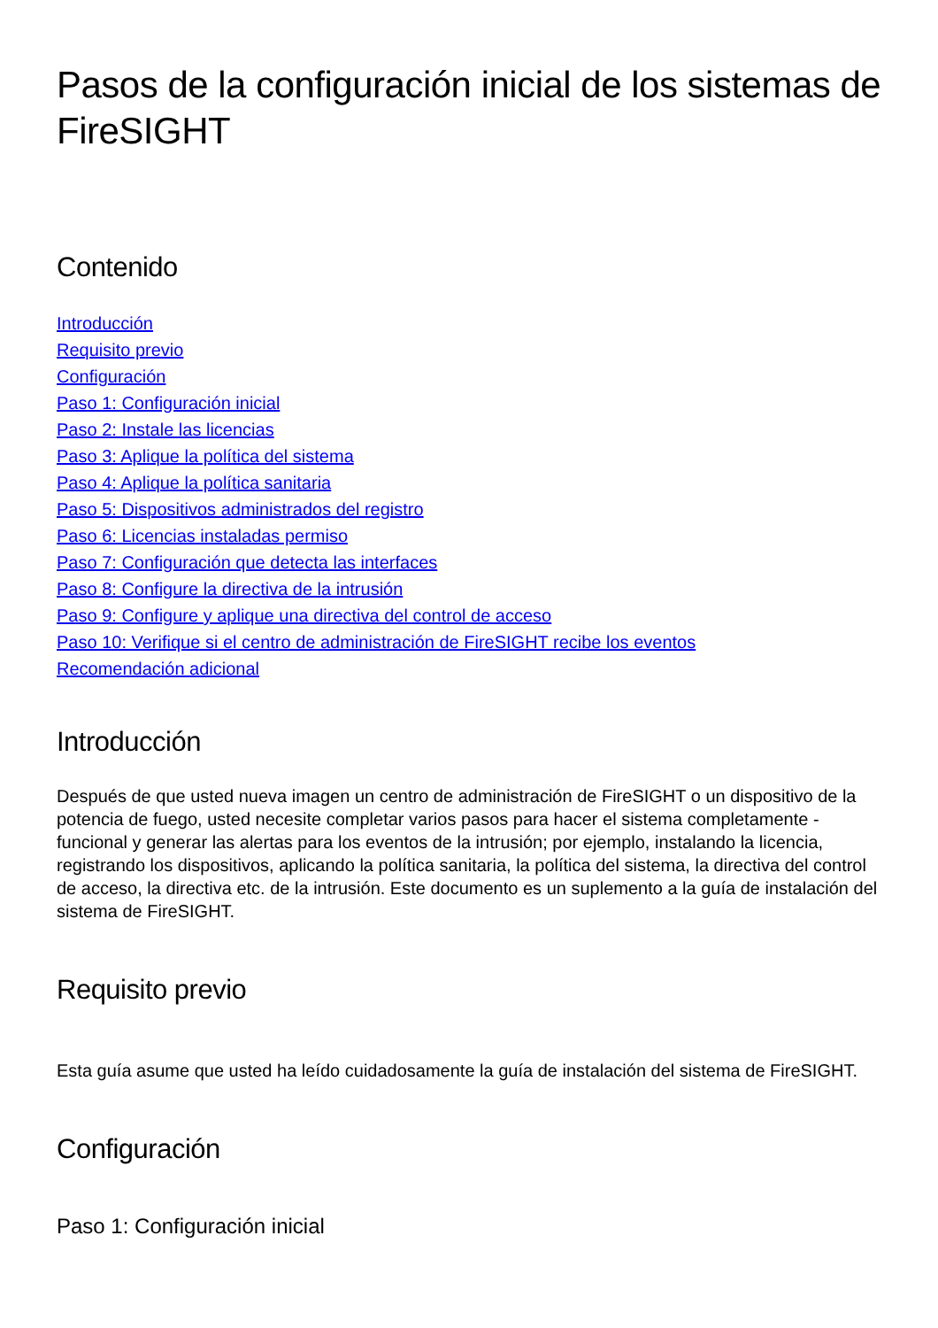Pasos de la configuración inicial de los sistemas de FireSIGHT
Contenido
Introducción
Requisito previo
Configuración
Paso 1: Configuración inicial
Paso 2: Instale las licencias
Paso 3: Aplique la política del sistema
Paso 4: Aplique la política sanitaria
Paso 5: Dispositivos administrados del registro
Paso 6: Licencias instaladas permiso
Paso 7: Configuración que detecta las interfaces
Paso 8: Configure la directiva de la intrusión
Paso 9: Configure y aplique una directiva del control de acceso
Paso 10: Verifique si el centro de administración de FireSIGHT recibe los eventos
Recomendación adicional
Introducción
Después de que usted nueva imagen un centro de administración de FireSIGHT o un dispositivo de la potencia de fuego, usted necesite completar varios pasos para hacer el sistema completamente - funcional y generar las alertas para los eventos de la intrusión; por ejemplo, instalando la licencia, registrando los dispositivos, aplicando la política sanitaria, la política del sistema, la directiva del control de acceso, la directiva etc. de la intrusión. Este documento es un suplemento a la guía de instalación del sistema de FireSIGHT.
Requisito previo
Esta guía asume que usted ha leído cuidadosamente la guía de instalación del sistema de FireSIGHT.
Configuración
Paso 1: Configuración inicial